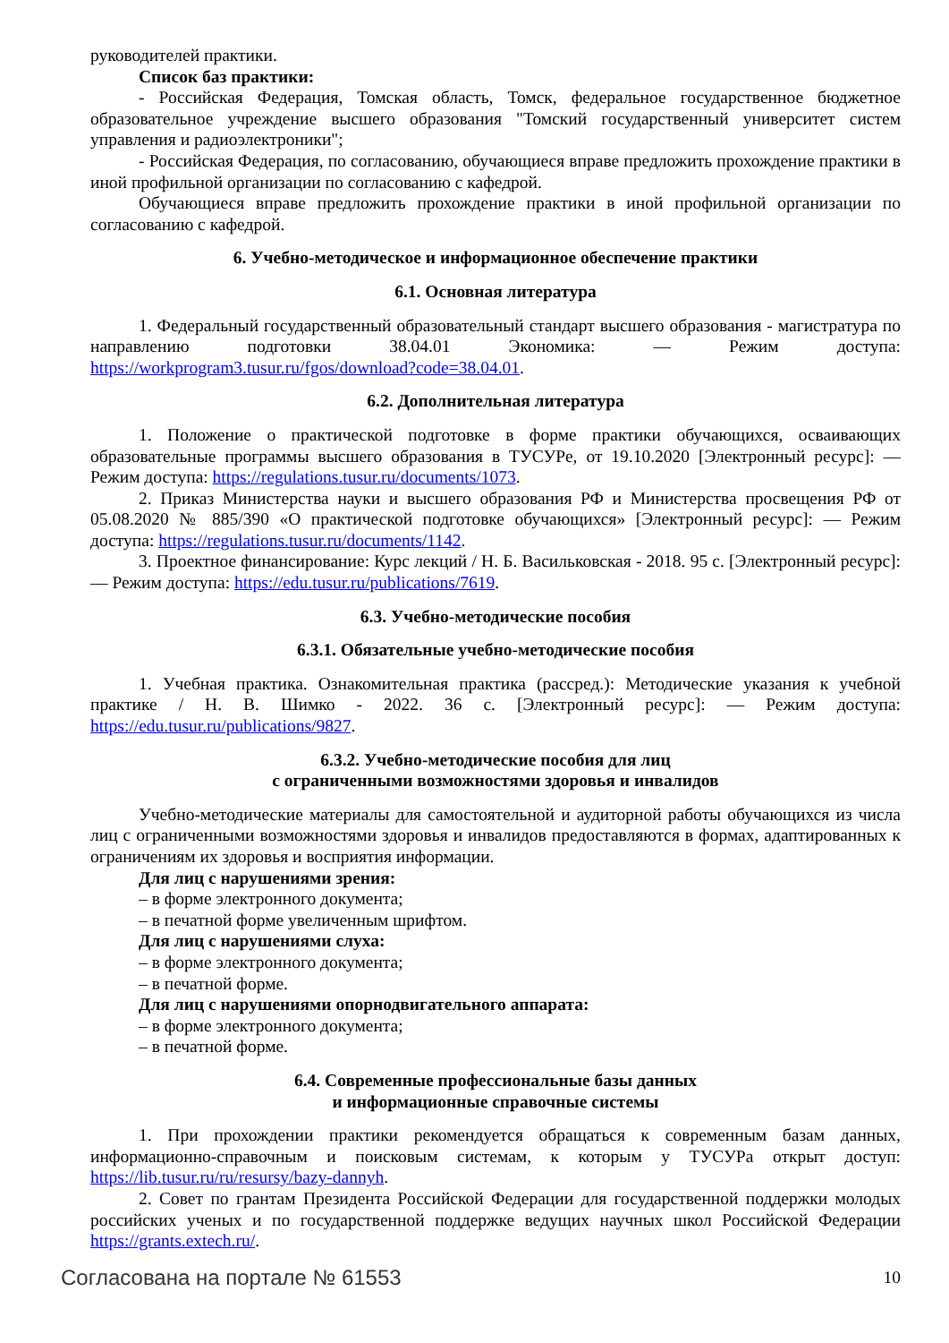руководителей практики.
Список баз практики:
- Российская Федерация, Томская область, Томск, федеральное государственное бюджетное образовательное учреждение высшего образования "Томский государственный университет систем управления и радиоэлектроники";
- Российская Федерация, по согласованию, обучающиеся вправе предложить прохождение практики в иной профильной организации по согласованию с кафедрой.
Обучающиеся вправе предложить прохождение практики в иной профильной организации по согласованию с кафедрой.
6. Учебно-методическое и информационное обеспечение практики
6.1. Основная литература
1. Федеральный государственный образовательный стандарт высшего образования - магистратура по направлению подготовки 38.04.01 Экономика: — Режим доступа: https://workprogram3.tusur.ru/fgos/download?code=38.04.01.
6.2. Дополнительная литература
1. Положение о практической подготовке в форме практики обучающихся, осваивающих образовательные программы высшего образования в ТУСУРе, от 19.10.2020 [Электронный ресурс]: — Режим доступа: https://regulations.tusur.ru/documents/1073.
2. Приказ Министерства науки и высшего образования РФ и Министерства просвещения РФ от 05.08.2020 № 885/390 «О практической подготовке обучающихся» [Электронный ресурс]: — Режим доступа: https://regulations.tusur.ru/documents/1142.
3. Проектное финансирование: Курс лекций / Н. Б. Васильковская - 2018. 95 с. [Электронный ресурс]: — Режим доступа: https://edu.tusur.ru/publications/7619.
6.3. Учебно-методические пособия
6.3.1. Обязательные учебно-методические пособия
1. Учебная практика. Ознакомительная практика (рассред.): Методические указания к учебной практике / Н. В. Шимко - 2022. 36 с. [Электронный ресурс]: — Режим доступа: https://edu.tusur.ru/publications/9827.
6.3.2. Учебно-методические пособия для лиц
с ограниченными возможностями здоровья и инвалидов
Учебно-методические материалы для самостоятельной и аудиторной работы обучающихся из числа лиц с ограниченными возможностями здоровья и инвалидов предоставляются в формах, адаптированных к ограничениям их здоровья и восприятия информации.
Для лиц с нарушениями зрения:
– в форме электронного документа;
– в печатной форме увеличенным шрифтом.
Для лиц с нарушениями слуха:
– в форме электронного документа;
– в печатной форме.
Для лиц с нарушениями опорнодвигательного аппарата:
– в форме электронного документа;
– в печатной форме.
6.4. Современные профессиональные базы данных
и информационные справочные системы
1. При прохождении практики рекомендуется обращаться к современным базам данных, информационно-справочным и поисковым системам, к которым у ТУСУРа открыт доступ: https://lib.tusur.ru/ru/resursy/bazy-dannyh.
2. Совет по грантам Президента Российской Федерации для государственной поддержки молодых российских ученых и по государственной поддержке ведущих научных школ Российской Федерации https://grants.extech.ru/.
Согласована на портале № 61553 10